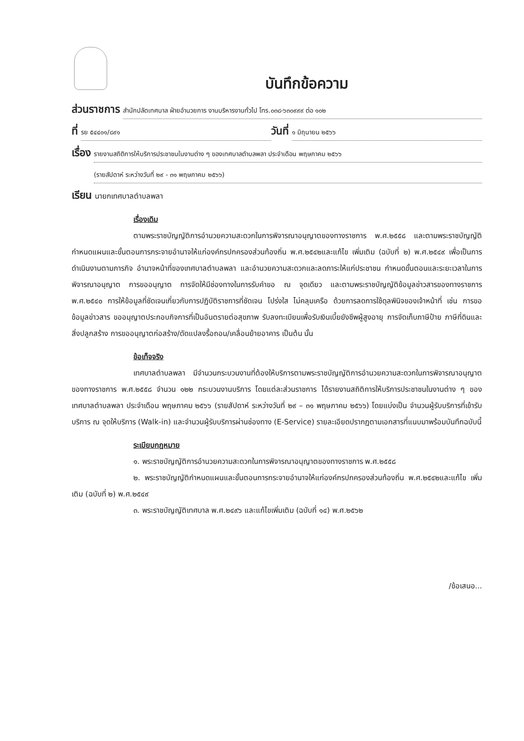บันทึกข้อความ
ส่วนราชการ สำนักปลัดเทศบาล ฝ่ายอำนวยการ งานบริหารงานทั่วไป โทร.๐๓๘-๖๓๐๙๙๙ ต่อ ๑๐๒
ที่ รย ๕๔๔๐๑/๘๙๑ วันที่ ๑ มิถุนายน ๒๕๖๖
เรื่อง รายงานสถิติการให้บริการประชาชนในงานต่าง ๆ ของเทศบาลตำบลพลา ประจำเดือน พฤษภาคม ๒๕๖๖
(รายสัปดาห์ ระหว่างวันที่ ๒๙ - ๓๑ พฤษภาคม ๒๕๖๖)
เรียน นายกเทศบาลตำบลพลา
เรื่องเดิม
ตามพระราชบัญญัติการอำนวยความสะดวกในการพิจารณาอนุญาตของทางราชการ พ.ศ.๒๕๕๘ และตามพระราชบัญญัติกำหนดแผนและขั้นตอนการกระจายอำนาจให้แก่องค์กรปกครองส่วนท้องถิ่น พ.ศ.๒๕๔๒และแก้ไข เพิ่มเติม (ฉบับที่ ๒) พ.ศ.๒๕๔๙ เพื่อเป็นการดำเนินงานตามภารกิจ อำนาจหน้าที่ของเทศบาลตำบลพลา และอำนวยความสะดวกและลดภาระให้แก่ประชาชน กำหนดขั้นตอนและระยะเวลาในการพิจารณาอนุญาต การขออนุญาต การจัดให้มีช่องทางในการรับคำขอ ณ จุดเดียว และตามพระราชบัญญัติข้อมูลข่าวสารของทางราชการ พ.ศ.๒๕๔๐ การให้ข้อมูลที่ชัดเจนเกี่ยวกับการปฏิบัติราชการที่ชัดเจน โปร่งใส ไม่คลุมเครือ ด้วยการลดการใช้ดุลพินิจของเจ้าหน้าที่ เช่น การขอข้อมูลข่าวสาร ขออนุญาตประกอบกิจการที่เป็นอันตรายต่อสุขภาพ รับลงทะเบียนเพื่อรับเงินเบี้ยยังชีพผู้สูงอายุ การจัดเก็บภาษีป้าย ภาษีที่ดินและสิ่งปลูกสร้าง การขออนุญาตก่อสร้าง/ดัดแปลงรื้อถอน/เคลื่อนย้ายอาคาร เป็นต้น นั้น
ข้อเท็จจริง
เทศบาลตำบลพลา มีจำนวนกระบวนงานที่ต้องให้บริการตามพระราชบัญญัติการอำนวยความสะดวกในการพิจารณาอนุญาตของทางราชการ พ.ศ.๒๕๕๘ จำนวน ๑๒๒ กระบวนงานบริการ โดยแต่ละส่วนราชการ ได้รายงานสถิติการให้บริการประชาชนในงานต่าง ๆ ของเทศบาลตำบลพลา ประจำเดือน พฤษภาคม ๒๕๖๖ (รายสัปดาห์ ระหว่างวันที่ ๒๙ – ๓๑ พฤษภาคม ๒๕๖๖) โดยแบ่งเป็น จำนวนผู้รับบริการที่เข้ารับบริการ ณ จุดให้บริการ (Walk-in) และจำนวนผู้รับบริการผ่านช่องทาง (E-Service) รายละเอียดปรากฏตามเอกสารที่แนบมาพร้อมบันทึกฉบับนี้
ระเบียบกฎหมาย
๑. พระราชบัญญัติการอำนวยความสะดวกในการพิจารณาอนุญาตของทางราชการ พ.ศ.๒๕๕๘
๒. พระราชบัญญัติกำหนดแผนและขั้นตอนการกระจายอำนาจให้แก่องค์กรปกครองส่วนท้องถิ่น พ.ศ.๒๕๔๒และแก้ไข เพิ่มเติม (ฉบับที่ ๒) พ.ศ.๒๕๔๙
๓. พระราชบัญญัติเทศบาล พ.ศ.๒๔๙๖ และแก้ไขเพิ่มเติม (ฉบับที่ ๑๔) พ.ศ.๒๕๖๒
/ข้อเสนอ...